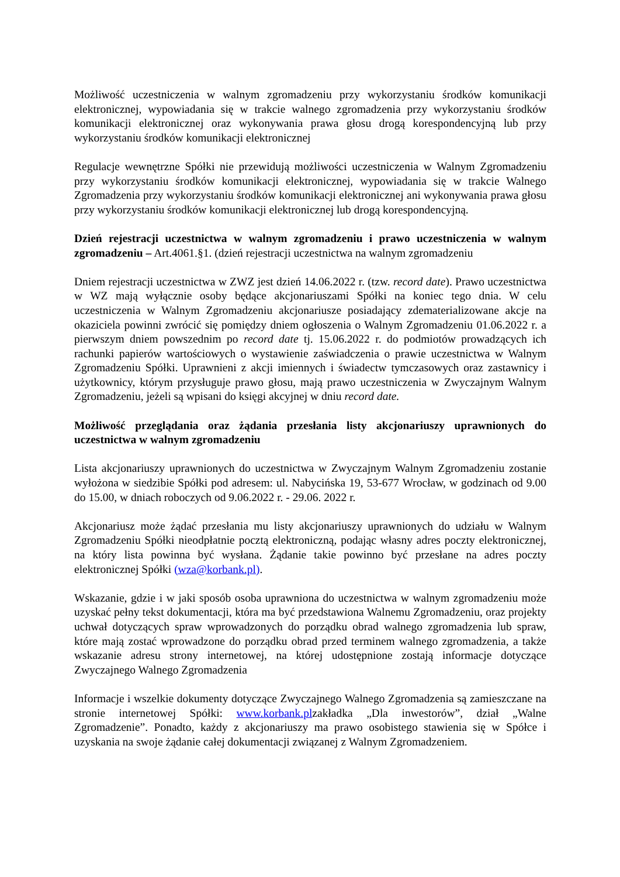Możliwość uczestniczenia w walnym zgromadzeniu przy wykorzystaniu środków komunikacji elektronicznej, wypowiadania się w trakcie walnego zgromadzenia przy wykorzystaniu środków komunikacji elektronicznej oraz wykonywania prawa głosu drogą korespondencyjną lub przy wykorzystaniu środków komunikacji elektronicznej
Regulacje wewnętrzne Spółki nie przewidują możliwości uczestniczenia w Walnym Zgromadzeniu przy wykorzystaniu środków komunikacji elektronicznej, wypowiadania się w trakcie Walnego Zgromadzenia przy wykorzystaniu środków komunikacji elektronicznej ani wykonywania prawa głosu przy wykorzystaniu środków komunikacji elektronicznej lub drogą korespondencyjną.
Dzień rejestracji uczestnictwa w walnym zgromadzeniu i prawo uczestniczenia w walnym zgromadzeniu – Art.4061.§1. (dzień rejestracji uczestnictwa na walnym zgromadzeniu
Dniem rejestracji uczestnictwa w ZWZ jest dzień 14.06.2022 r. (tzw. record date). Prawo uczestnictwa w WZ mają wyłącznie osoby będące akcjonariuszami Spółki na koniec tego dnia. W celu uczestniczenia w Walnym Zgromadzeniu akcjonariusze posiadający zdematerializowane akcje na okaziciela powinni zwrócić się pomiędzy dniem ogłoszenia o Walnym Zgromadzeniu 01.06.2022 r. a pierwszym dniem powszednim po record date tj. 15.06.2022 r. do podmiotów prowadzących ich rachunki papierów wartościowych o wystawienie zaświadczenia o prawie uczestnictwa w Walnym Zgromadzeniu Spółki. Uprawnieni z akcji imiennych i świadectw tymczasowych oraz zastawnicy i użytkownicy, którym przysługuje prawo głosu, mają prawo uczestniczenia w Zwyczajnym Walnym Zgromadzeniu, jeżeli są wpisani do księgi akcyjnej w dniu record date.
Możliwość przeglądania oraz żądania przesłania listy akcjonariuszy uprawnionych do uczestnictwa w walnym zgromadzeniu
Lista akcjonariuszy uprawnionych do uczestnictwa w Zwyczajnym Walnym Zgromadzeniu zostanie wyłożona w siedzibie Spółki pod adresem: ul. Nabycińska 19, 53-677 Wrocław, w godzinach od 9.00 do 15.00, w dniach roboczych od 9.06.2022 r. - 29.06. 2022 r.
Akcjonariusz może żądać przesłania mu listy akcjonariuszy uprawnionych do udziału w Walnym Zgromadzeniu Spółki nieodpłatnie pocztą elektroniczną, podając własny adres poczty elektronicznej, na który lista powinna być wysłana. Żądanie takie powinno być przesłane na adres poczty elektronicznej Spółki (wza@korbank.pl).
Wskazanie, gdzie i w jaki sposób osoba uprawniona do uczestnictwa w walnym zgromadzeniu może uzyskać pełny tekst dokumentacji, która ma być przedstawiona Walnemu Zgromadzeniu, oraz projekty uchwał dotyczących spraw wprowadzonych do porządku obrad walnego zgromadzenia lub spraw, które mają zostać wprowadzone do porządku obrad przed terminem walnego zgromadzenia, a także wskazanie adresu strony internetowej, na której udostępnione zostają informacje dotyczące Zwyczajnego Walnego Zgromadzenia
Informacje i wszelkie dokumenty dotyczące Zwyczajnego Walnego Zgromadzenia są zamieszczane na stronie internetowej Spółki: www.korbank.plzakładka „Dla inwestorów”, dział „Walne Zgromadzenie”. Ponadto, każdy z akcjonariuszy ma prawo osobistego stawienia się w Spółce i uzyskania na swoje żądanie całej dokumentacji związanej z Walnym Zgromadzeniem.